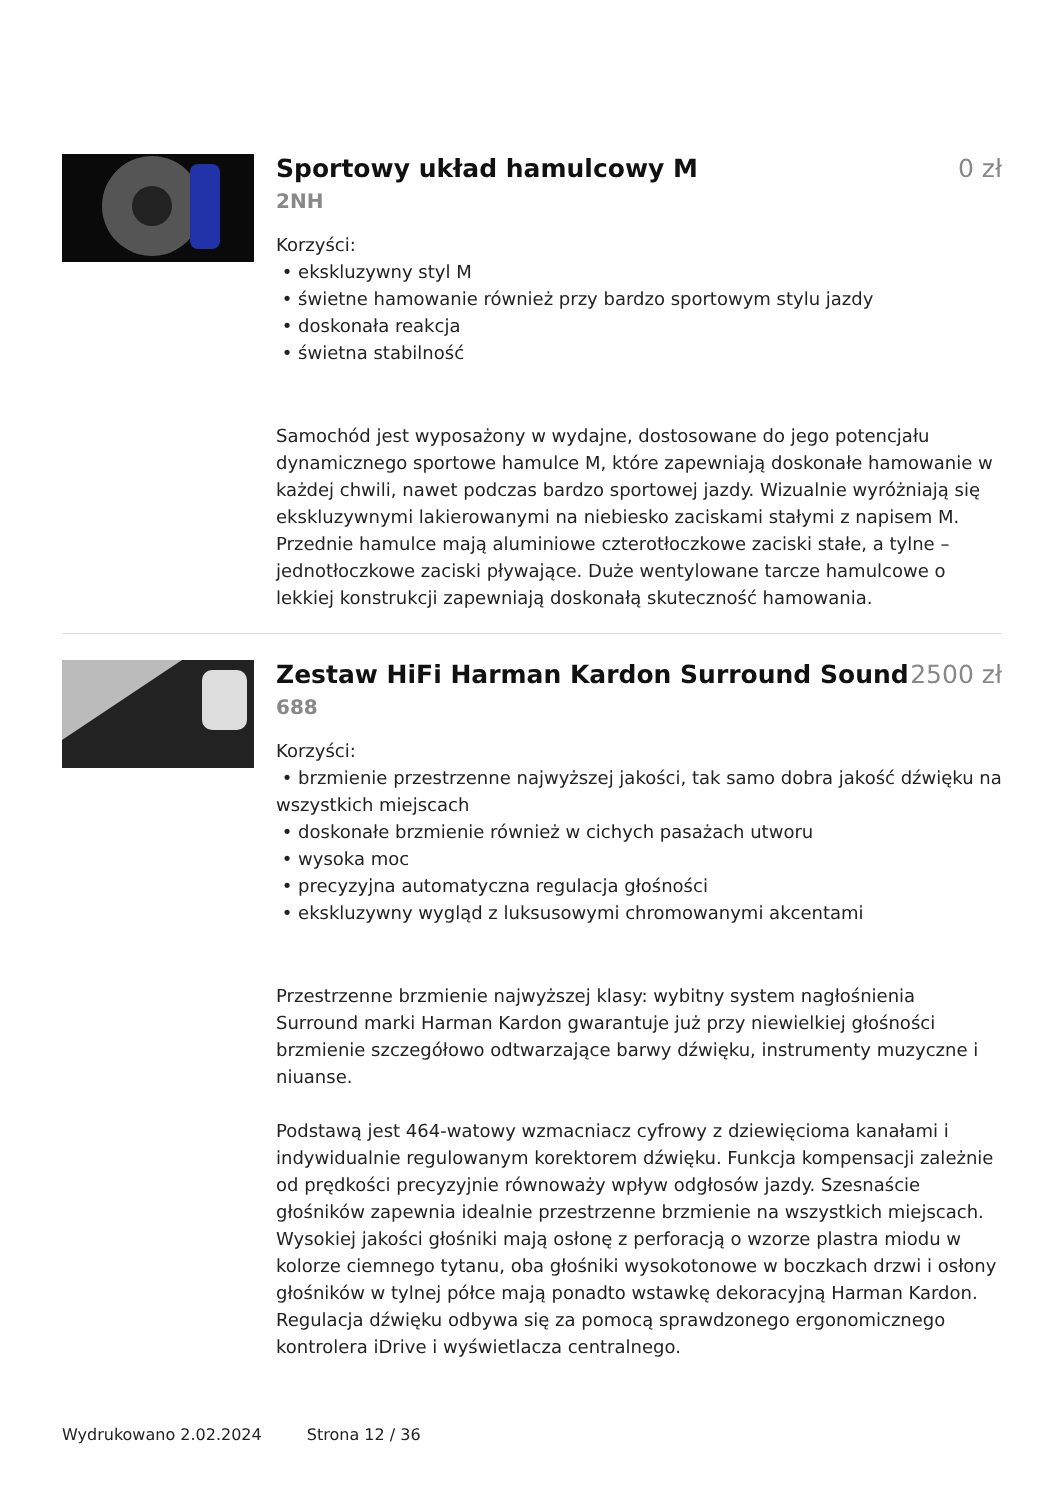Sportowy układ hamulcowy M 0 zł
2NH
Korzyści:
• ekskluzywny styl M
• świetne hamowanie również przy bardzo sportowym stylu jazdy
• doskonała reakcja
• świetna stabilność
Samochód jest wyposażony w wydajne, dostosowane do jego potencjału dynamicznego sportowe hamulce M, które zapewniają doskonałe hamowanie w każdej chwili, nawet podczas bardzo sportowej jazdy. Wizualnie wyróżniają się ekskluzywnymi lakierowanymi na niebiesko zaciskami stałymi z napisem M. Przednie hamulce mają aluminiowe czterotłoczkowe zaciski stałe, a tylne – jednotłoczkowe zaciski pływające. Duże wentylowane tarcze hamulcowe o lekkiej konstrukcji zapewniają doskonałą skuteczność hamowania.
Zestaw HiFi Harman Kardon Surround Sound
2500 zł
688
Korzyści:
• brzmienie przestrzenne najwyższej jakości, tak samo dobra jakość dźwięku na wszystkich miejscach
• doskonałe brzmienie również w cichych pasażach utworu
• wysoka moc
• precyzyjna automatyczna regulacja głośności
• ekskluzywny wygląd z luksusowymi chromowanymi akcentami
Przestrzenne brzmienie najwyższej klasy: wybitny system nagłośnienia Surround marki Harman Kardon gwarantuje już przy niewielkiej głośności brzmienie szczegółowo odtwarzające barwy dźwięku, instrumenty muzyczne i niuanse.
Podstawą jest 464-watowy wzmacniacz cyfrowy z dziewięcioma kanałami i indywidualnie regulowanym korektorem dźwięku. Funkcja kompensacji zależnie od prędkości precyzyjnie równoważy wpływ odgłosów jazdy. Szesnaście głośników zapewnia idealnie przestrzenne brzmienie na wszystkich miejscach. Wysokiej jakości głośniki mają osłonę z perforacją o wzorze plastra miodu w kolorze ciemnego tytanu, oba głośniki wysokotonowe w boczkach drzwi i osłony głośników w tylnej półce mają ponadto wstawkę dekoracyjną Harman Kardon. Regulacja dźwięku odbywa się za pomocą sprawdzonego ergonomicznego kontrolera iDrive i wyświetlacza centralnego.
Wydrukowano 2.02.2024 Strona 12 / 36